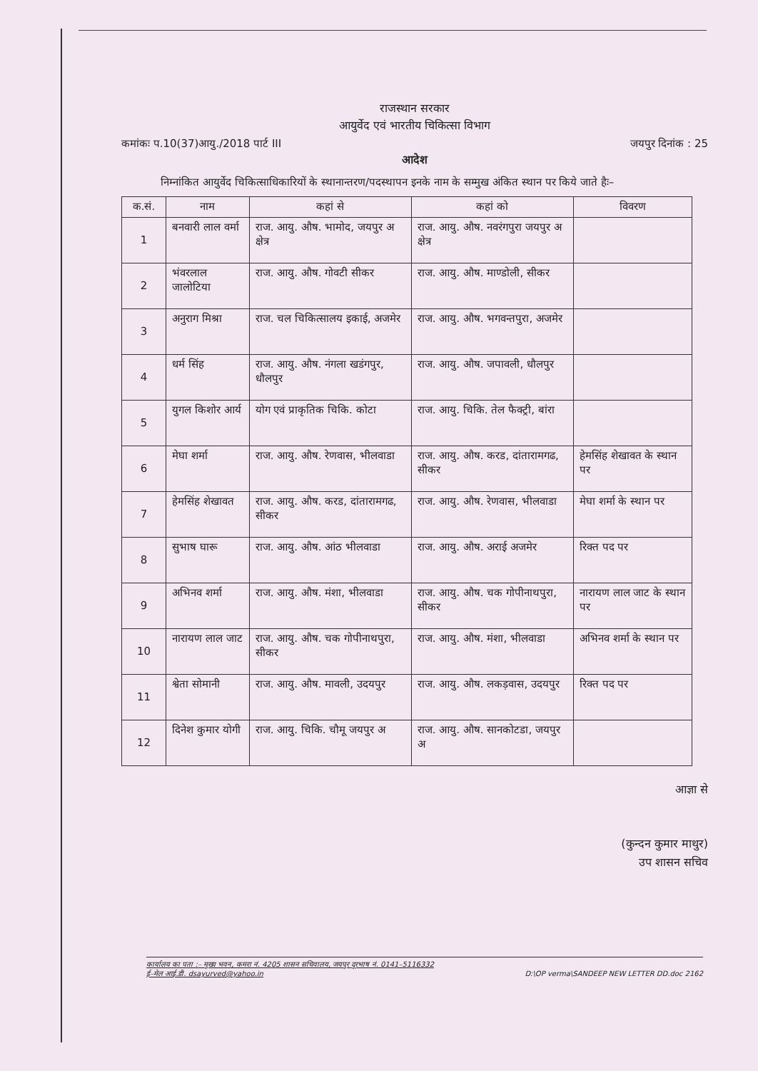राजस्थान सरकार
आयुर्वेद एवं भारतीय चिकित्सा विभाग
कमांकः प.10(37)आयु./2018 पार्ट III जयपुर दिनांक : 25
आदेश
निम्नांकित आयुर्वेद चिकित्साधिकारियों के स्थानान्तरण/पदस्थापन इनके नाम के सम्मुख अंकित स्थान पर किये जाते हैः–
| क.सं. | नाम | कहां से | कहां को | विवरण |
| --- | --- | --- | --- | --- |
| 1 | बनवारी लाल वर्मा | राज. आयु. औष. भामोद, जयपुर अ क्षेत्र | राज. आयु. औष. नवरंगपुरा जयपुर अ क्षेत्र | |
| 2 | भंवरलाल जालोटिया | राज. आयु. औष. गोवटी सीकर | राज. आयु. औष. माण्डोली, सीकर | |
| 3 | अनुराग मिश्रा | राज. चल चिकित्सालय इकाई, अजमेर | राज. आयु. औष. भगवन्तपुरा, अजमेर | |
| 4 | धर्म सिंह | राज. आयु. औष. नंगला खडंगपुर, धौलपुर | राज. आयु. औष. जपावली, धौलपुर | |
| 5 | युगल किशोर आर्य | योग एवं प्राकृतिक चिकि. कोटा | राज. आयु. चिकि. तेल फैक्ट्री, बांरा | |
| 6 | मेघा शर्मा | राज. आयु. औष. रेणवास, भीलवाडा | राज. आयु. औष. करड, दांतारामगढ, सीकर | हेमसिंह शेखावत के स्थान पर |
| 7 | हेमसिंह शेखावत | राज. आयु. औष. करड, दांतारामगढ, सीकर | राज. आयु. औष. रेणवास, भीलवाडा | मेघा शर्मा के स्थान पर |
| 8 | सुभाष घारू | राज. आयु. औष. आंठ भीलवाडा | राज. आयु. औष. अराई अजमेर | रिक्त पद पर |
| 9 | अभिनव शर्मा | राज. आयु. औष. मंशा, भीलवाडा | राज. आयु. औष. चक गोपीनाथपुरा, सीकर | नारायण लाल जाट के स्थान पर |
| 10 | नारायण लाल जाट | राज. आयु. औष. चक गोपीनाथपुरा, सीकर | राज. आयु. औष. मंशा, भीलवाडा | अभिनव शर्मा के स्थान पर |
| 11 | श्वेता सोमानी | राज. आयु. औष. मावली, उदयपुर | राज. आयु. औष. लकड़वास, उदयपुर | रिक्त पद पर |
| 12 | दिनेश कुमार योगी | राज. आयु. चिकि. चौमू जयपुर अ | राज. आयु. औष. सानकोटडा, जयपुर अ | |
आज्ञा से
(कुन्दन कुमार माथुर)
उप शासन सचिव
कार्यालय का पता :– मुख्य भवन, कमरा नं. 4205 शासन सचिवालय, जयपुर दूरभाष नं. 0141–5116332
ई–मेल आई.डी. dsayurved@yahoo.in D:\OP verma\SANDEEP NEW LETTER DD.doc 2162